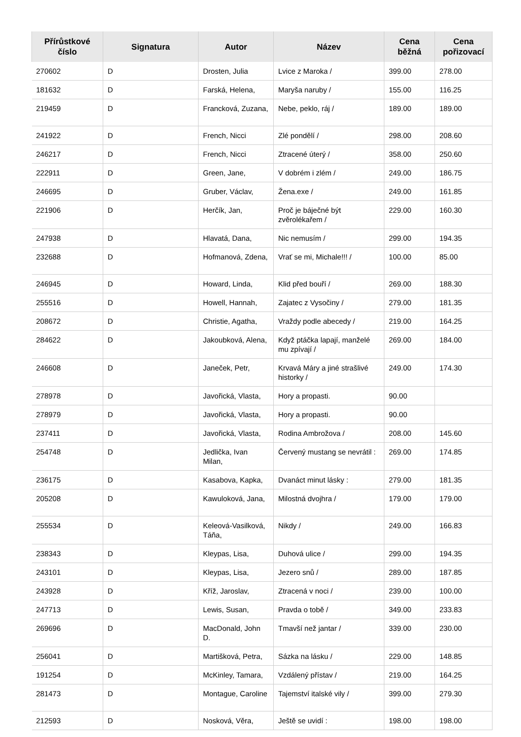| Přírůstkové číslo | Signatura | Autor | Název | Cena běžná | Cena pořizovací |
| --- | --- | --- | --- | --- | --- |
| 270602 | D | Drosten, Julia | Lvice z Maroka / | 399.00 | 278.00 |
| 181632 | D | Farská, Helena, | Maryša naruby / | 155.00 | 116.25 |
| 219459 | D | Francková, Zuzana, | Nebe, peklo, ráj / | 189.00 | 189.00 |
| 241922 | D | French, Nicci | Zlé pondělí / | 298.00 | 208.60 |
| 246217 | D | French, Nicci | Ztracené úterý / | 358.00 | 250.60 |
| 222911 | D | Green, Jane, | V dobrém i zlém / | 249.00 | 186.75 |
| 246695 | D | Gruber, Václav, | Žena.exe / | 249.00 | 161.85 |
| 221906 | D | Herčík, Jan, | Proč je báječné být zvěrolékařem / | 229.00 | 160.30 |
| 247938 | D | Hlavatá, Dana, | Nic nemusím / | 299.00 | 194.35 |
| 232688 | D | Hofmanová, Zdena, | Vrať se mi, Michale!!! / | 100.00 | 85.00 |
| 246945 | D | Howard, Linda, | Klid před bouří / | 269.00 | 188.30 |
| 255516 | D | Howell, Hannah, | Zajatec z Vysočiny / | 279.00 | 181.35 |
| 208672 | D | Christie, Agatha, | Vraždy podle abecedy / | 219.00 | 164.25 |
| 284622 | D | Jakoubková, Alena, | Když ptáčka lapají, manželé mu zpívají / | 269.00 | 184.00 |
| 246608 | D | Janeček, Petr, | Krvavá Máry a jiné strašlivé historky / | 249.00 | 174.30 |
| 278978 | D | Javořická, Vlasta, | Hory a propasti. | 90.00 | |
| 278979 | D | Javořická, Vlasta, | Hory a propasti. | 90.00 | |
| 237411 | D | Javořická, Vlasta, | Rodina Ambrožova / | 208.00 | 145.60 |
| 254748 | D | Jedlička, Ivan Milan, | Červený mustang se nevrátil : | 269.00 | 174.85 |
| 236175 | D | Kasabova, Kapka, | Dvanáct minut lásky : | 279.00 | 181.35 |
| 205208 | D | Kawuloková, Jana, | Milostná dvojhra / | 179.00 | 179.00 |
| 255534 | D | Keleová-Vasilková, Táňa, | Nikdy / | 249.00 | 166.83 |
| 238343 | D | Kleypas, Lisa, | Duhová ulice / | 299.00 | 194.35 |
| 243101 | D | Kleypas, Lisa, | Jezero snů / | 289.00 | 187.85 |
| 243928 | D | Kříž, Jaroslav, | Ztracená v noci / | 239.00 | 100.00 |
| 247713 | D | Lewis, Susan, | Pravda o tobě / | 349.00 | 233.83 |
| 269696 | D | MacDonald, John D. | Tmavší než jantar / | 339.00 | 230.00 |
| 256041 | D | Martišková, Petra, | Sázka na lásku / | 229.00 | 148.85 |
| 191254 | D | McKinley, Tamara, | Vzdálený přístav / | 219.00 | 164.25 |
| 281473 | D | Montague, Caroline | Tajemství italské vily / | 399.00 | 279.30 |
| 212593 | D | Nosková, Věra, | Ještě se uvidí : | 198.00 | 198.00 |